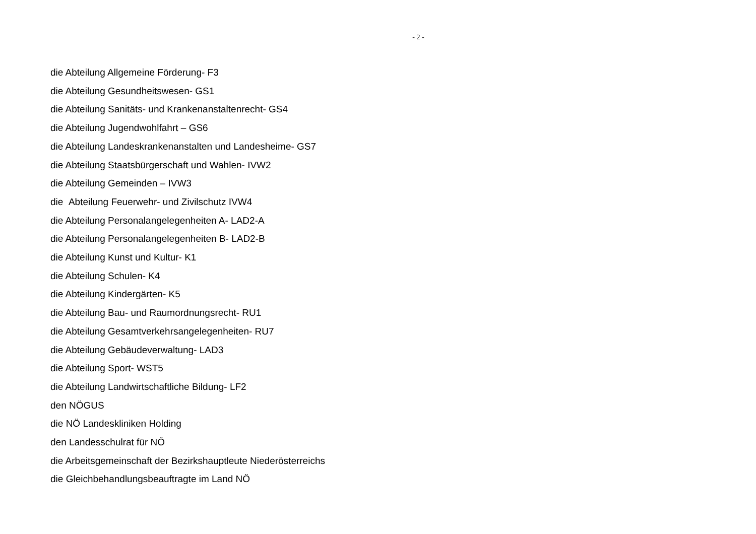- 2 -
die Abteilung Allgemeine Förderung- F3
die Abteilung Gesundheitswesen- GS1
die Abteilung Sanitäts- und Krankenanstaltenrecht- GS4
die Abteilung Jugendwohlfahrt – GS6
die Abteilung Landeskrankenanstalten und Landesheime- GS7
die Abteilung Staatsbürgerschaft und Wahlen- IVW2
die Abteilung Gemeinden – IVW3
die Abteilung Feuerwehr- und Zivilschutz IVW4
die Abteilung Personalangelegenheiten A- LAD2-A
die Abteilung Personalangelegenheiten B- LAD2-B
die Abteilung Kunst und Kultur- K1
die Abteilung Schulen- K4
die Abteilung Kindergärten- K5
die Abteilung Bau- und Raumordnungsrecht- RU1
die Abteilung Gesamtverkehrsangelegenheiten- RU7
die Abteilung Gebäudeverwaltung- LAD3
die Abteilung Sport- WST5
die Abteilung Landwirtschaftliche Bildung- LF2
den NÖGUS
die NÖ Landeskliniken Holding
den Landesschulrat für NÖ
die Arbeitsgemeinschaft der Bezirkshauptleute Niederösterreichs
die Gleichbehandlungsbeauftragte im Land NÖ